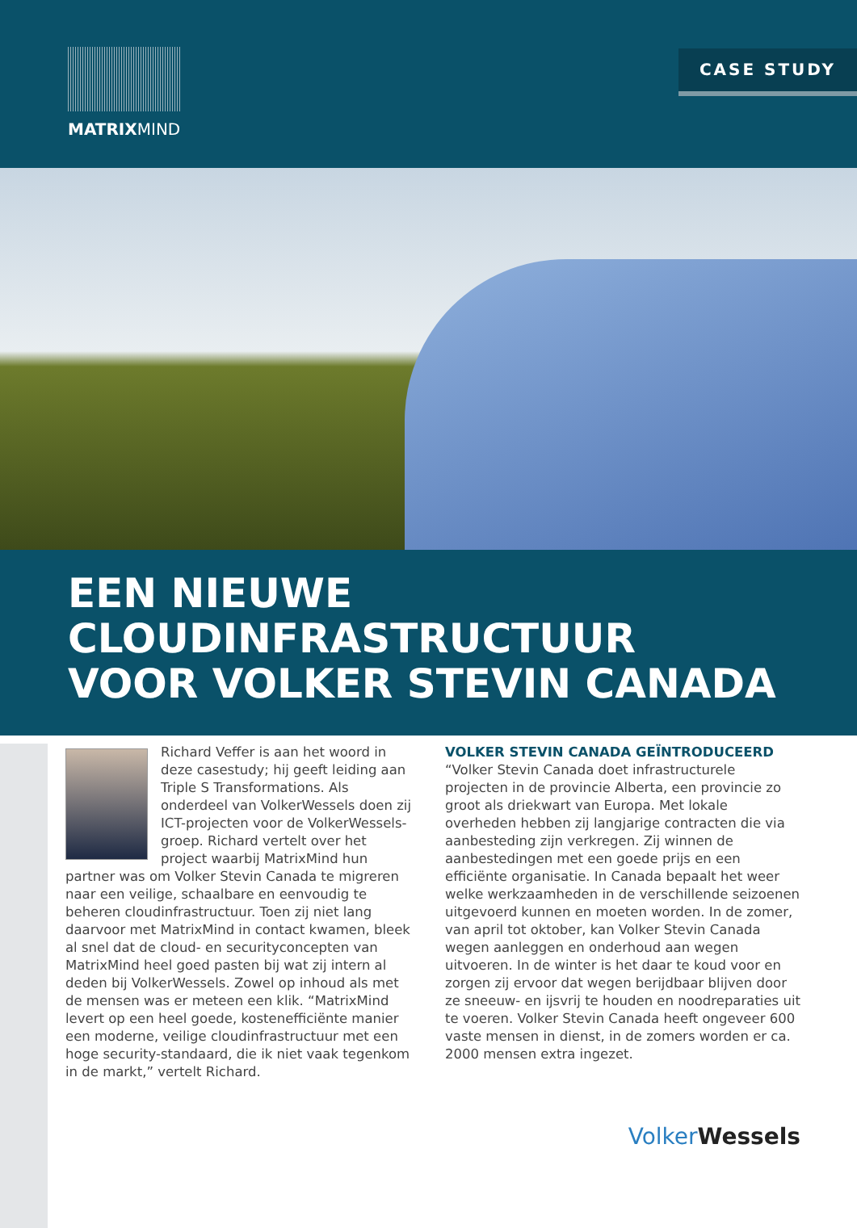MATRIXMIND
CASE STUDY
EEN NIEUWE
CLOUDINFRASTRUCTUUR
VOOR VOLKER STEVIN CANADA
Richard Veffer is aan het woord in deze casestudy; hij geeft leiding aan Triple S Transformations. Als onderdeel van VolkerWessels doen zij ICT-projecten voor de VolkerWessels-groep. Richard vertelt over het project waarbij MatrixMind hun partner was om Volker Stevin Canada te migreren naar een veilige, schaalbare en eenvoudig te beheren cloudinfrastructuur. Toen zij niet lang daarvoor met MatrixMind in contact kwamen, bleek al snel dat de cloud- en securityconcepten van MatrixMind heel goed pasten bij wat zij intern al deden bij VolkerWessels. Zowel op inhoud als met de mensen was er meteen een klik. “MatrixMind levert op een heel goede, kostenefficiënte manier een moderne, veilige cloudinfrastructuur met een hoge security-standaard, die ik niet vaak tegenkom in de markt,” vertelt Richard.
VOLKER STEVIN CANADA GEÏNTRODUCEERD
“Volker Stevin Canada doet infrastructurele projecten in de provincie Alberta, een provincie zo groot als driekwart van Europa. Met lokale overheden hebben zij langjarige contracten die via aanbesteding zijn verkregen. Zij winnen de aanbestedingen met een goede prijs en een efficiënte organisatie. In Canada bepaalt het weer welke werkzaamheden in de verschillende seizoenen uitgevoerd kunnen en moeten worden. In de zomer, van april tot oktober, kan Volker Stevin Canada wegen aanleggen en onderhoud aan wegen uitvoeren. In de winter is het daar te koud voor en zorgen zij ervoor dat wegen berijdbaar blijven door ze sneeuw- en ijsvrij te houden en noodreparaties uit te voeren. Volker Stevin Canada heeft ongeveer 600 vaste mensen in dienst, in de zomers worden er ca. 2000 mensen extra ingezet.
Volker Wessels